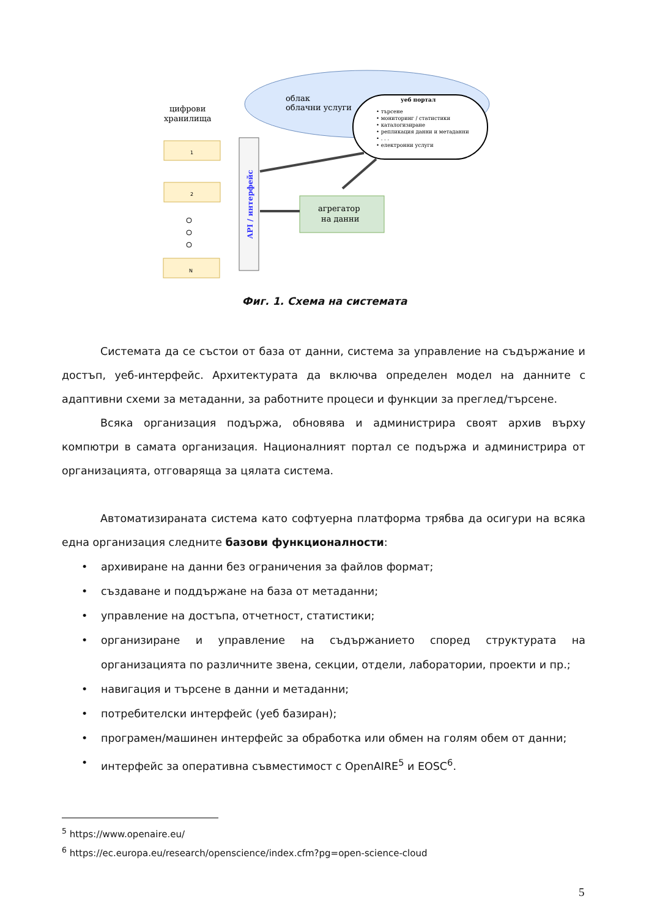облак
облачни услуги
цифрови
хранилища
уеб портал
• търсене • мониторинг / статистики • каталогизиране • репликация данни и метаданни • . . . • електронни услуги
API / интерфейс
1
2
N
агрегатор
на данни
Фиг. 1. Схема на системата
Системата да се състои от база от данни, система за управление на съдържание и достъп, уеб-интерфейс. Архитектурата да включва определен модел на данните с адаптивни схеми за метаданни, за работните процеси и функции за преглед/търсене.
Всяка организация подържа, обновява и администрира своят архив върху компютри в самата организация. Националният портал се подържа и администрира от организацията, отговаряща за цялата система.
Автоматизираната система като софтуерна платформа трябва да осигури на всяка една организация следните базови функционалности:
• архивиране на данни без ограничения за файлов формат;
• създаване и поддържане на база от метаданни;
• управление на достъпа, отчетност, статистики;
• организиране и управление на съдържанието според структурата на организацията по различните звена, секции, отдели, лаборатории, проекти и пр.;
• навигация и търсене в данни и метаданни;
• потребителски интерфейс (уеб базиран);
• програмен/машинен интерфейс за обработка или обмен на голям обем от данни;
• интерфейс за оперативна съвместимост с OpenAIRE<sup>5</sup> и EOSC<sup>6</sup>.
<sup>5</sup> https://www.openaire.eu/
<sup>6</sup> https://ec.europa.eu/research/openscience/index.cfm?pg=open-science-cloud
5